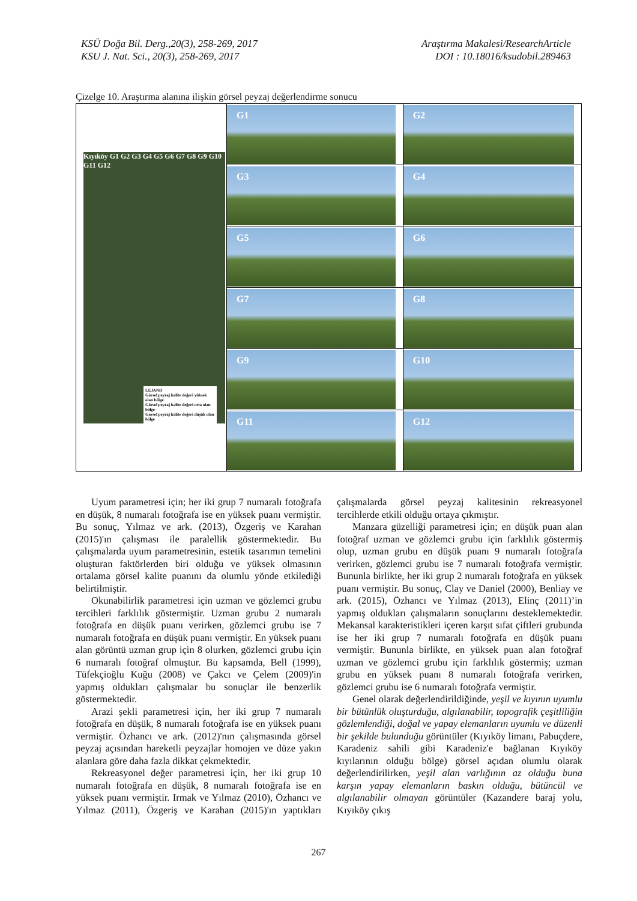KSÜ Doğa Bil. Derg.,20(3), 258-269, 2017
KSU J. Nat. Sci., 20(3), 258-269, 2017
Araştırma Makalesi/ResearchArticle
DOI : 10.18016/ksudobil.289463
Çizelge 10. Araştırma alanına ilişkin görsel peyzaj değerlendirme sonucu
| Kıyıköy G1 G2 G3 G4 G5 G6 G7 G8 G9 G10 G11 G12 LEJAND Görsel peyzaj kalite değeri yüksek olan bölge Görsel peyzaj kalite değeri orta olan bölge Görsel peyzaj kalite değeri düşük olan bölge | G1 | G2 |
| | G3 | G4 |
| | G5 | G6 |
| | G7 | G8 |
| | G9 | G10 |
| | G11 | G12 |
Uyum parametresi için; her iki grup 7 numaralı fotoğrafa en düşük, 8 numaralı fotoğrafa ise en yüksek puanı vermiştir. Bu sonuç, Yılmaz ve ark. (2013), Özgeriş ve Karahan (2015)'ın çalışması ile paralellik göstermektedir. Bu çalışmalarda uyum parametresinin, estetik tasarımın temelini oluşturan faktörlerden biri olduğu ve yüksek olmasının ortalama görsel kalite puanını da olumlu yönde etkilediği belirtilmiştir.
Okunabilirlik parametresi için uzman ve gözlemci grubu tercihleri farklılık göstermiştir. Uzman grubu 2 numaralı fotoğrafa en düşük puanı verirken, gözlemci grubu ise 7 numaralı fotoğrafa en düşük puanı vermiştir. En yüksek puanı alan görüntü uzman grup için 8 olurken, gözlemci grubu için 6 numaralı fotoğraf olmuştur. Bu kapsamda, Bell (1999), Tüfekçioğlu Kuğu (2008) ve Çakcı ve Çelem (2009)'in yapmış oldukları çalışmalar bu sonuçlar ile benzerlik göstermektedir.
Arazi şekli parametresi için, her iki grup 7 numaralı fotoğrafa en düşük, 8 numaralı fotoğrafa ise en yüksek puanı vermiştir. Özhancı ve ark. (2012)'nın çalışmasında görsel peyzaj açısından hareketli peyzajlar homojen ve düze yakın alanlara göre daha fazla dikkat çekmektedir.
Rekreasyonel değer parametresi için, her iki grup 10 numaralı fotoğrafa en düşük, 8 numaralı fotoğrafa ise en yüksek puanı vermiştir. Irmak ve Yılmaz (2010), Özhancı ve Yılmaz (2011), Özgeriş ve Karahan (2015)'ın yaptıkları çalışmalarda görsel peyzaj kalitesinin rekreasyonel tercihlerde etkili olduğu ortaya çıkmıştır.
Manzara güzelliği parametresi için; en düşük puan alan fotoğraf uzman ve gözlemci grubu için farklılık göstermiş olup, uzman grubu en düşük puanı 9 numaralı fotoğrafa verirken, gözlemci grubu ise 7 numaralı fotoğrafa vermiştir. Bununla birlikte, her iki grup 2 numaralı fotoğrafa en yüksek puanı vermiştir. Bu sonuç, Clay ve Daniel (2000), Benliay ve ark. (2015), Özhancı ve Yılmaz (2013), Elinç (2011)’in yapmış oldukları çalışmaların sonuçlarını desteklemektedir. Mekansal karakteristikleri içeren karşıt sıfat çiftleri grubunda ise her iki grup 7 numaralı fotoğrafa en düşük puanı vermiştir. Bununla birlikte, en yüksek puan alan fotoğraf uzman ve gözlemci grubu için farklılık göstermiş; uzman grubu en yüksek puanı 8 numaralı fotoğrafa verirken, gözlemci grubu ise 6 numaralı fotoğrafa vermiştir.
Genel olarak değerlendirildiğinde, yeşil ve kıyının uyumlu bir bütünlük oluşturduğu, algılanabilir, topografik çeşitliliğin gözlemlendiği, doğal ve yapay elemanların uyumlu ve düzenli bir şekilde bulunduğu görüntüler (Kıyıköy limanı, Pabuçdere, Karadeniz sahili gibi Karadeniz'e bağlanan Kıyıköy kıyılarının olduğu bölge) görsel açıdan olumlu olarak değerlendirilirken, yeşil alan varlığının az olduğu buna karşın yapay elemanların baskın olduğu, bütüncül ve algılanabilir olmayan görüntüler (Kazandere baraj yolu, Kıyıköy çıkış
267